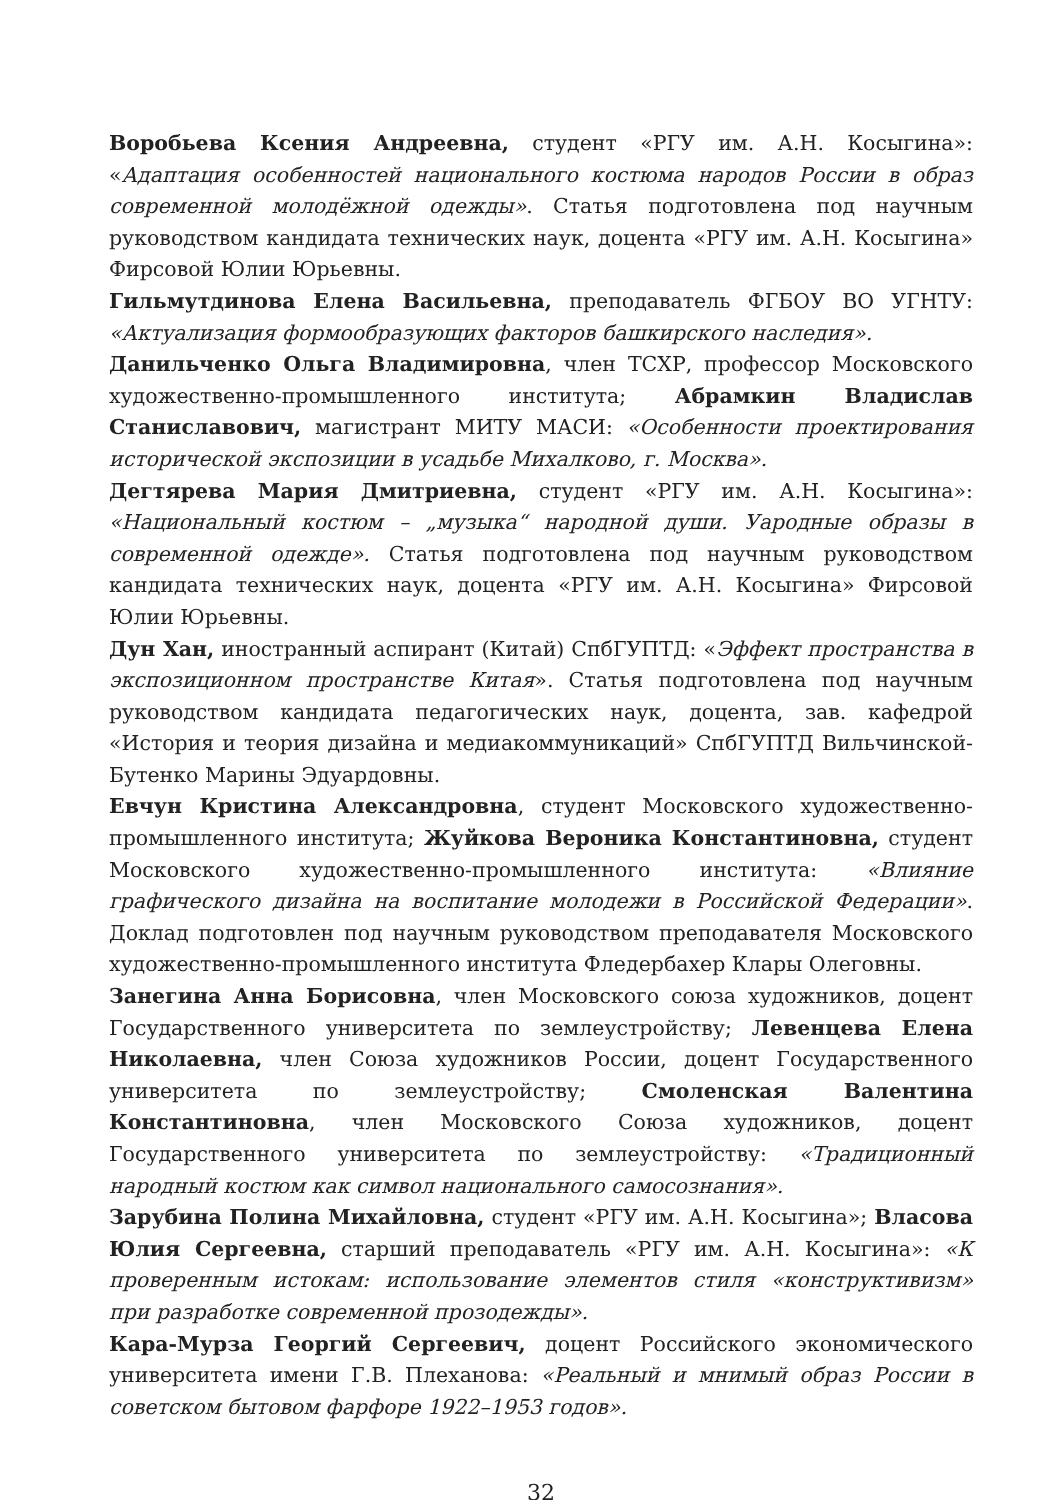Воробьева Ксения Андреевна, студент «РГУ им. А.Н. Косыгина»: «Адаптация особенностей национального костюма народов России в образ современной молодёжной одежды». Статья подготовлена под научным руководством кандидата технических наук, доцента «РГУ им. А.Н. Косыгина» Фирсовой Юлии Юрьевны.
Гильмутдинова Елена Васильевна, преподаватель ФГБОУ ВО УГНТУ: «Актуализация формообразующих факторов башкирского наследия».
Данильченко Ольга Владимировна, член ТСХР, профессор Московского художественно-промышленного института; Абрамкин Владислав Станиславович, магистрант МИТУ МАСИ: «Особенности проектирования исторической экспозиции в усадьбе Михалково, г. Москва».
Дегтярева Мария Дмитриевна, студент «РГУ им. А.Н. Косыгина»: «Национальный костюм – „музыка“ народной души. Уародные образы в современной одежде». Статья подготовлена под научным руководством кандидата технических наук, доцента «РГУ им. А.Н. Косыгина» Фирсовой Юлии Юрьевны.
Дун Хан, иностранный аспирант (Китай) СпбГУПТД: «Эффект пространства в экспозиционном пространстве Китая». Статья подготовлена под научным руководством кандидата педагогических наук, доцента, зав. кафедрой «История и теория дизайна и медиакоммуникаций» СпбГУПТД Вильчинской-Бутенко Марины Эдуардовны.
Евчун Кристина Александровна, студент Московского художественно-промышленного института; Жуйкова Вероника Константиновна, студент Московского художественно-промышленного института: «Влияние графического дизайна на воспитание молодежи в Российской Федерации». Доклад подготовлен под научным руководством преподавателя Московского художественно-промышленного института Фледербахер Клары Олеговны.
Занегина Анна Борисовна, член Московского союза художников, доцент Государственного университета по землеустройству; Левенцева Елена Николаевна, член Союза художников России, доцент Государственного университета по землеустройству; Смоленская Валентина Константиновна, член Московского Союза художников, доцент Государственного университета по землеустройству: «Традиционный народный костюм как символ национального самосознания».
Зарубина Полина Михайловна, студент «РГУ им. А.Н. Косыгина»; Власова Юлия Сергеевна, старший преподаватель «РГУ им. А.Н. Косыгина»: «К проверенным истокам: использование элементов стиля «конструктивизм» при разработке современной прозодежды».
Кара-Мурза Георгий Сергеевич, доцент Российского экономического университета имени Г.В. Плеханова: «Реальный и мнимый образ России в советском бытовом фарфоре 1922–1953 годов».
32